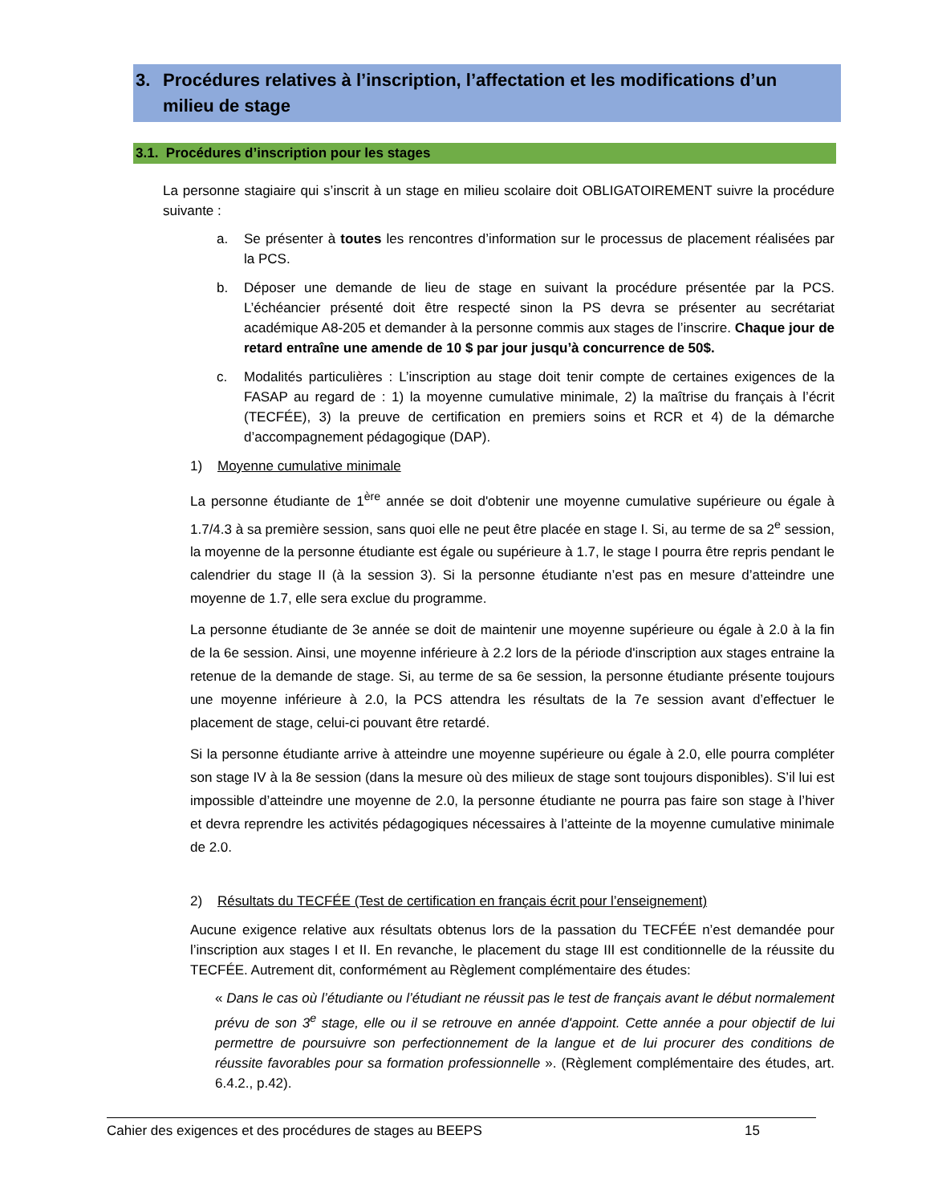3. Procédures relatives à l’inscription, l’affectation et les modifications d’un milieu de stage
3.1. Procédures d’inscription pour les stages
La personne stagiaire qui s’inscrit à un stage en milieu scolaire doit OBLIGATOIREMENT suivre la procédure suivante :
a. Se présenter à toutes les rencontres d’information sur le processus de placement réalisées par la PCS.
b. Déposer une demande de lieu de stage en suivant la procédure présentée par la PCS. L’échéancier présenté doit être respecté sinon la PS devra se présenter au secrétariat académique A8-205 et demander à la personne commis aux stages de l’inscrire. Chaque jour de retard entraîne une amende de 10 $ par jour jusqu’à concurrence de 50$.
c. Modalités particulières : L’inscription au stage doit tenir compte de certaines exigences de la FASAP au regard de : 1) la moyenne cumulative minimale, 2) la maîtrise du français à l’écrit (TECFÉE), 3) la preuve de certification en premiers soins et RCR et 4) de la démarche d’accompagnement pédagogique (DAP).
1) Moyenne cumulative minimale
La personne étudiante de 1<sup>ère</sup> année se doit d'obtenir une moyenne cumulative supérieure ou égale à 1.7/4.3 à sa première session, sans quoi elle ne peut être placée en stage I. Si, au terme de sa 2<sup>e</sup> session, la moyenne de la personne étudiante est égale ou supérieure à 1.7, le stage I pourra être repris pendant le calendrier du stage II (à la session 3). Si la personne étudiante n’est pas en mesure d’atteindre une moyenne de 1.7, elle sera exclue du programme.
La personne étudiante de 3e année se doit de maintenir une moyenne supérieure ou égale à 2.0 à la fin de la 6e session. Ainsi, une moyenne inférieure à 2.2 lors de la période d'inscription aux stages entraine la retenue de la demande de stage. Si, au terme de sa 6e session, la personne étudiante présente toujours une moyenne inférieure à 2.0, la PCS attendra les résultats de la 7e session avant d’effectuer le placement de stage, celui-ci pouvant être retardé.
Si la personne étudiante arrive à atteindre une moyenne supérieure ou égale à 2.0, elle pourra compléter son stage IV à la 8e session (dans la mesure où des milieux de stage sont toujours disponibles). S’il lui est impossible d’atteindre une moyenne de 2.0, la personne étudiante ne pourra pas faire son stage à l’hiver et devra reprendre les activités pédagogiques nécessaires à l’atteinte de la moyenne cumulative minimale de 2.0.
2) Résultats du TECFÉE (Test de certification en français écrit pour l’enseignement)
Aucune exigence relative aux résultats obtenus lors de la passation du TECFÉE n’est demandée pour l’inscription aux stages I et II. En revanche, le placement du stage III est conditionnelle de la réussite du TECFÉE. Autrement dit, conformément au Règlement complémentaire des études:
« Dans le cas où l’étudiante ou l’étudiant ne réussit pas le test de français avant le début normalement prévu de son 3<sup>e</sup> stage, elle ou il se retrouve en année d'appoint. Cette année a pour objectif de lui permettre de poursuivre son perfectionnement de la langue et de lui procurer des conditions de réussite favorables pour sa formation professionnelle ». (Règlement complémentaire des études, art. 6.4.2., p.42).
Cahier des exigences et des procédures de stages au BEEPS 15